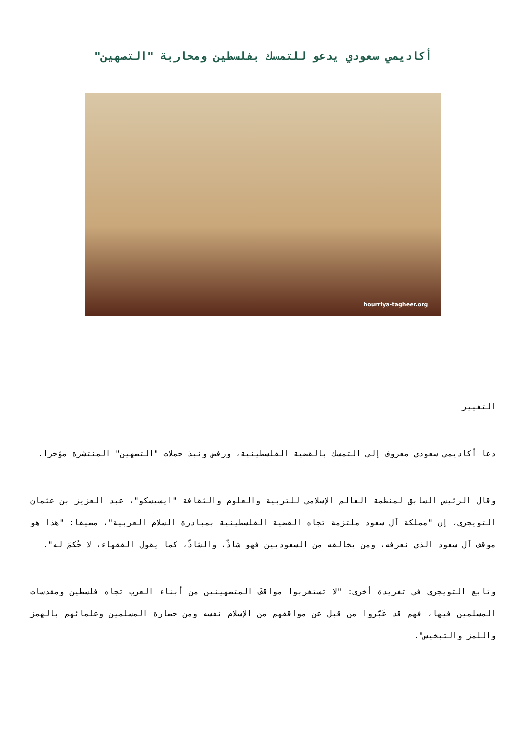أكاديمي سعودي يدعو للتمسك بفلسطين ومحاربة "التصهين"
hourriya-tagheer.org
التغيير
دعا أكاديمي سعودي معروف إلى التمسك بالقضية الفلسطينية، ورفض ونبذ حملات "التصهين" المنتشرة مؤخرا.
وقال الرئيس السابق لمنظمة العالم الإسلامي للتربية والعلوم والثقافة "ايسيسكو"، عبد العزيز بن عثمان التويجري، إن "مملكة آل سعود ملتزمة تجاه القضية الفلسطينية بمبادرة السلام العربية"، مضيفا: "هذا هو موقف آل سعود الذي نعرفه، ومن يخالفه من السعوديين فهو شاذّ، والشاذّ، كما يقول الفقهاء، لا حُكمَ له".
وتابع التويجري في تغريدة أخرى: "لا تستغربوا مواقفَ المتصهينين من أبناء العرب تجاه فلسطين ومقدسات المسلمين فيها، فهم قد عَبّروا من قبل عن مواقفهم من الإسلام نفسه ومن حضارة المسلمين وعلمائهم بالهمز واللمز والتبخيس".